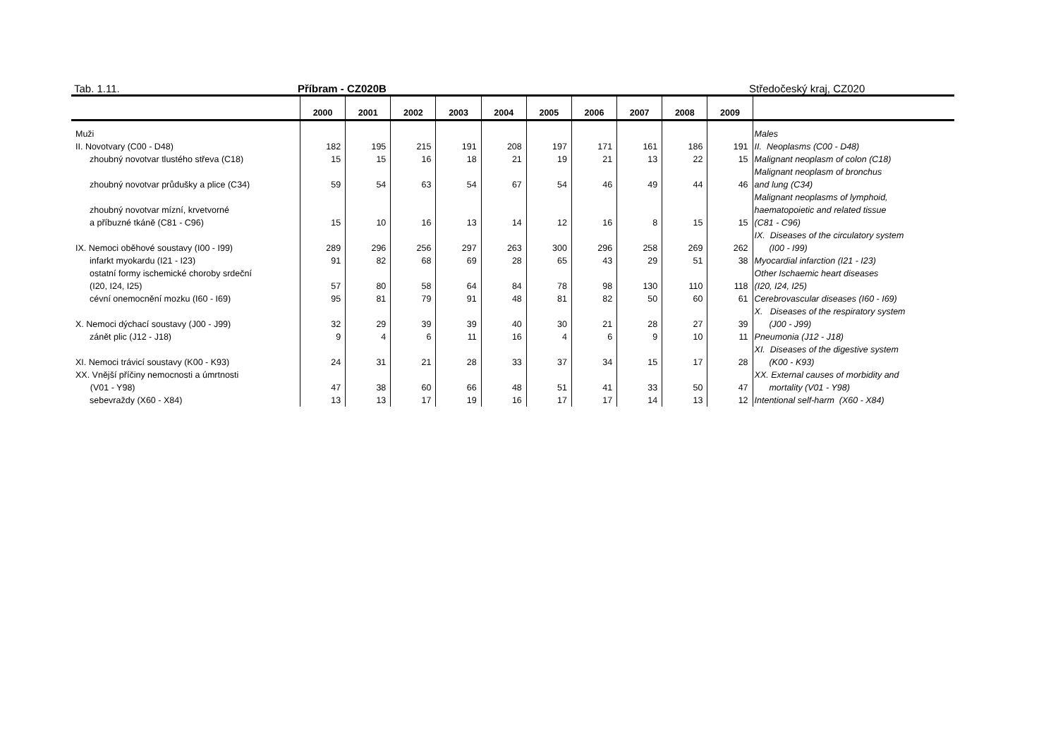Tab. 1.11. Příbram - CZ020B Středočeský kraj, CZ020
| | 2000 | 2001 | 2002 | 2003 | 2004 | 2005 | 2006 | 2007 | 2008 | 2009 | |
| --- | --- | --- | --- | --- | --- | --- | --- | --- | --- | --- | --- |
| Muži | | | | | | | | | | | Males |
| II. Novotvary (C00 - D48) | 182 | 195 | 215 | 191 | 208 | 197 | 171 | 161 | 186 | 191 | II. Neoplasms (C00 - D48) |
| zhoubný novotvar tlustého střeva (C18) | 15 | 15 | 16 | 18 | 21 | 19 | 21 | 13 | 22 | 15 | Malignant neoplasm of colon (C18) |
| zhoubný novotvar průdušky a plice (C34) | 59 | 54 | 63 | 54 | 67 | 54 | 46 | 49 | 44 | 46 | Malignant neoplasm of bronchus and lung (C34) |
| zhoubný novotvar mízní, krvetvorné a příbuzné tkáně (C81 - C96) | 15 | 10 | 16 | 13 | 14 | 12 | 16 | 8 | 15 | 15 | Malignant neoplasms of lymphoid, haematopoietic and related tissue (C81 - C96) |
| IX. Nemoci oběhové soustavy (I00 - I99) | 289 | 296 | 256 | 297 | 263 | 300 | 296 | 258 | 269 | 262 | IX. Diseases of the circulatory system (I00 - I99) |
| infarkt myokardu (I21 - I23) | 91 | 82 | 68 | 69 | 28 | 65 | 43 | 29 | 51 | 38 | Myocardial infarction (I21 - I23) |
| ostatní formy ischemické choroby srdeční (I20, I24, I25) | 57 | 80 | 58 | 64 | 84 | 78 | 98 | 130 | 110 | 118 | Other Ischaemic heart diseases (I20, I24, I25) |
| cévní onemocnění mozku (I60 - I69) | 95 | 81 | 79 | 91 | 48 | 81 | 82 | 50 | 60 | 61 | Cerebrovascular diseases (I60 - I69) |
| X. Nemoci dýchací soustavy (J00 - J99) | 32 | 29 | 39 | 39 | 40 | 30 | 21 | 28 | 27 | 39 | X. Diseases of the respiratory system (J00 - J99) |
| zánět plic (J12 - J18) | 9 | 4 | 6 | 11 | 16 | 4 | 6 | 9 | 10 | 11 | Pneumonia (J12 - J18) |
| XI. Nemoci trávicí soustavy (K00 - K93) | 24 | 31 | 21 | 28 | 33 | 37 | 34 | 15 | 17 | 28 | XI. Diseases of the digestive system (K00 - K93) |
| XX. Vnější příčiny nemocnosti a úmrtnosti (V01 - Y98) | 47 | 38 | 60 | 66 | 48 | 51 | 41 | 33 | 50 | 47 | XX. External causes of morbidity and mortality (V01 - Y98) |
| sebevraždy (X60 - X84) | 13 | 13 | 17 | 19 | 16 | 17 | 17 | 14 | 13 | 12 | Intentional self-harm (X60 - X84) |